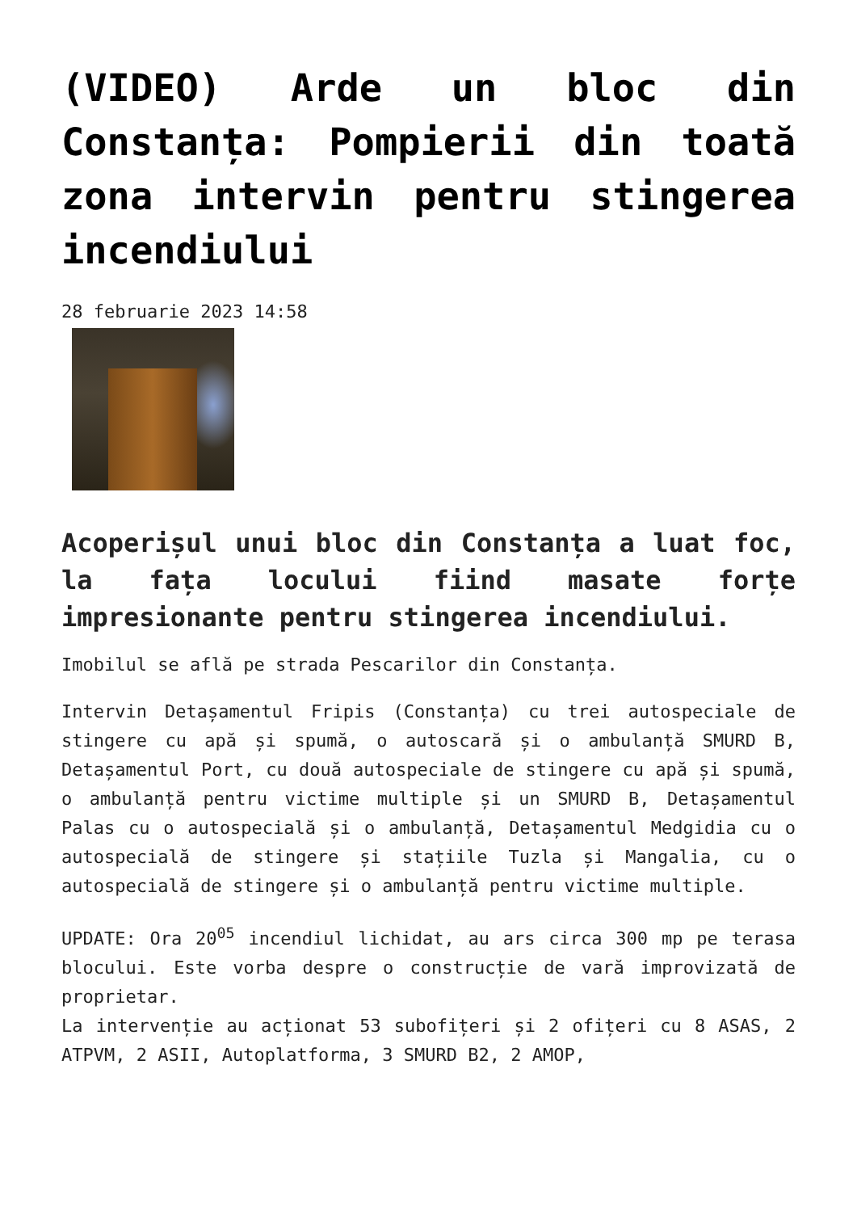(VIDEO) Arde un bloc din Constanța: Pompierii din toată zona intervin pentru stingerea incendiului
28 februarie 2023 14:58
Acoperișul unui bloc din Constanța a luat foc, la fața locului fiind masate forțe impresionante pentru stingerea incendiului.
Imobilul se află pe strada Pescarilor din Constanța.
Intervin Detașamentul Fripis (Constanța) cu trei autospeciale de stingere cu apă și spumă, o autoscară și o ambulanță SMURD B, Detașamentul Port, cu două autospeciale de stingere cu apă și spumă, o ambulanță pentru victime multiple și un SMURD B, Detașamentul Palas cu o autospecială și o ambulanță, Detașamentul Medgidia cu o autospecială de stingere și stațiile Tuzla și Mangalia, cu o autospecială de stingere și o ambulanță pentru victime multiple.
UPDATE: Ora 20<sup>05</sup> incendiul lichidat, au ars circa 300 mp pe terasa blocului. Este vorba despre o construcție de vară improvizată de proprietar.
La intervenție au acționat 53 subofițeri și 2 ofițeri cu 8 ASAS, 2 ATPVM, 2 ASII, Autoplatforma, 3 SMURD B2, 2 AMOP,